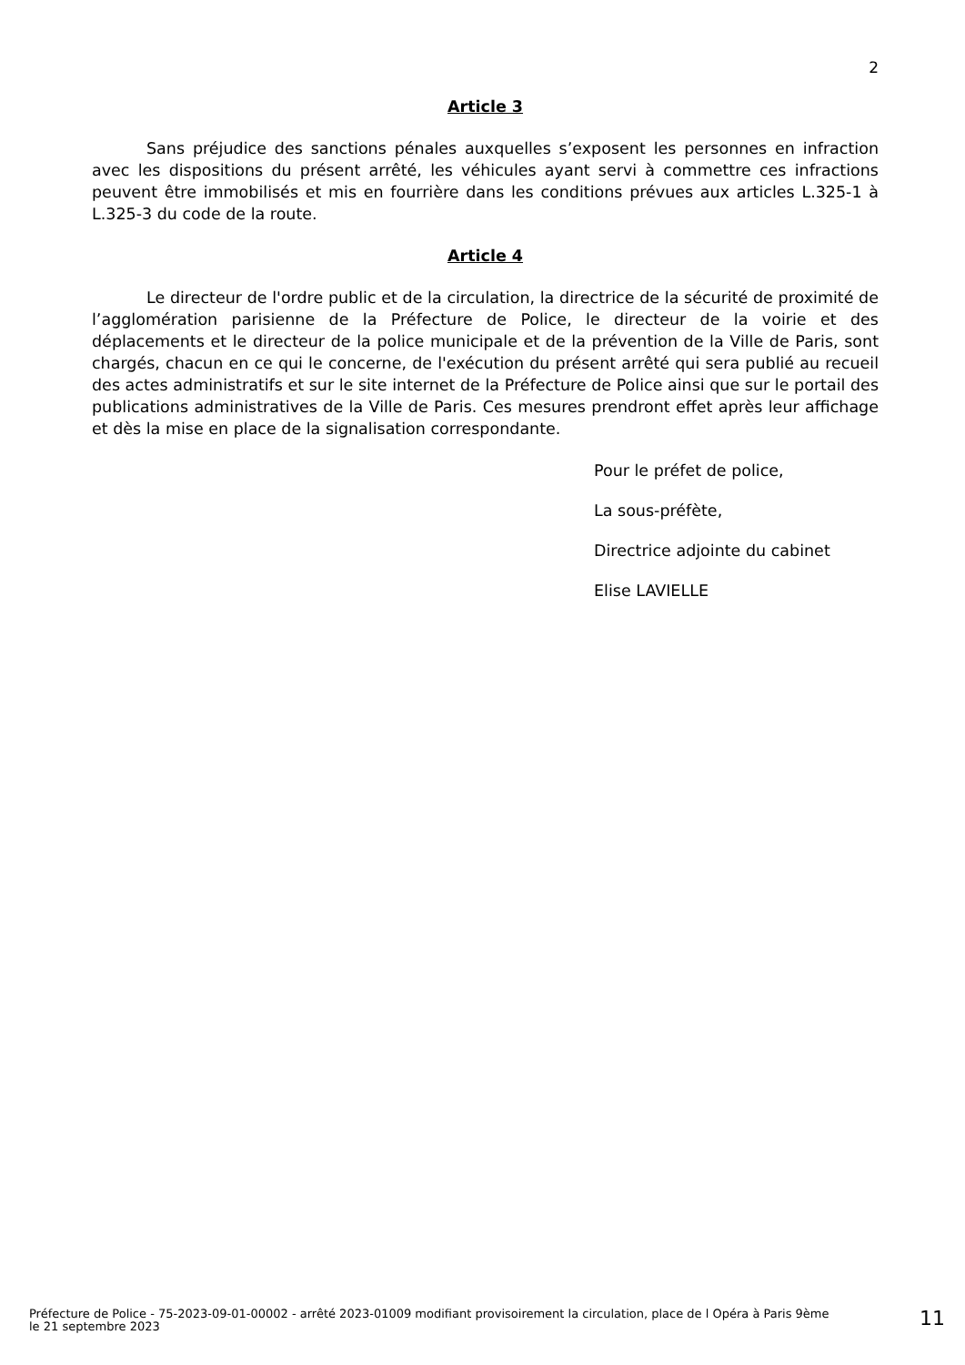2
Article 3
Sans préjudice des sanctions pénales auxquelles s’exposent les personnes en infraction avec les dispositions du présent arrêté, les véhicules ayant servi à commettre ces infractions peuvent être immobilisés et mis en fourrière dans les conditions prévues aux articles L.325-1 à L.325-3 du code de la route.
Article 4
Le directeur de l'ordre public et de la circulation, la directrice de la sécurité de proximité de l’agglomération parisienne de la Préfecture de Police, le directeur de la voirie et des déplacements et le directeur de la police municipale et de la prévention de la Ville de Paris, sont chargés, chacun en ce qui le concerne, de l'exécution du présent arrêté qui sera publié au recueil des actes administratifs et sur le site internet de la Préfecture de Police ainsi que sur le portail des publications administratives de la Ville de Paris. Ces mesures prendront effet après leur affichage et dès la mise en place de la signalisation correspondante.
Pour le préfet de police,
La sous-préfète,
Directrice adjointe du cabinet
Elise LAVIELLE
Préfecture de Police - 75-2023-09-01-00002 - arrêté 2023-01009 modifiant provisoirement la circulation, place de l Opéra à Paris 9ème
le 21 septembre 2023
11